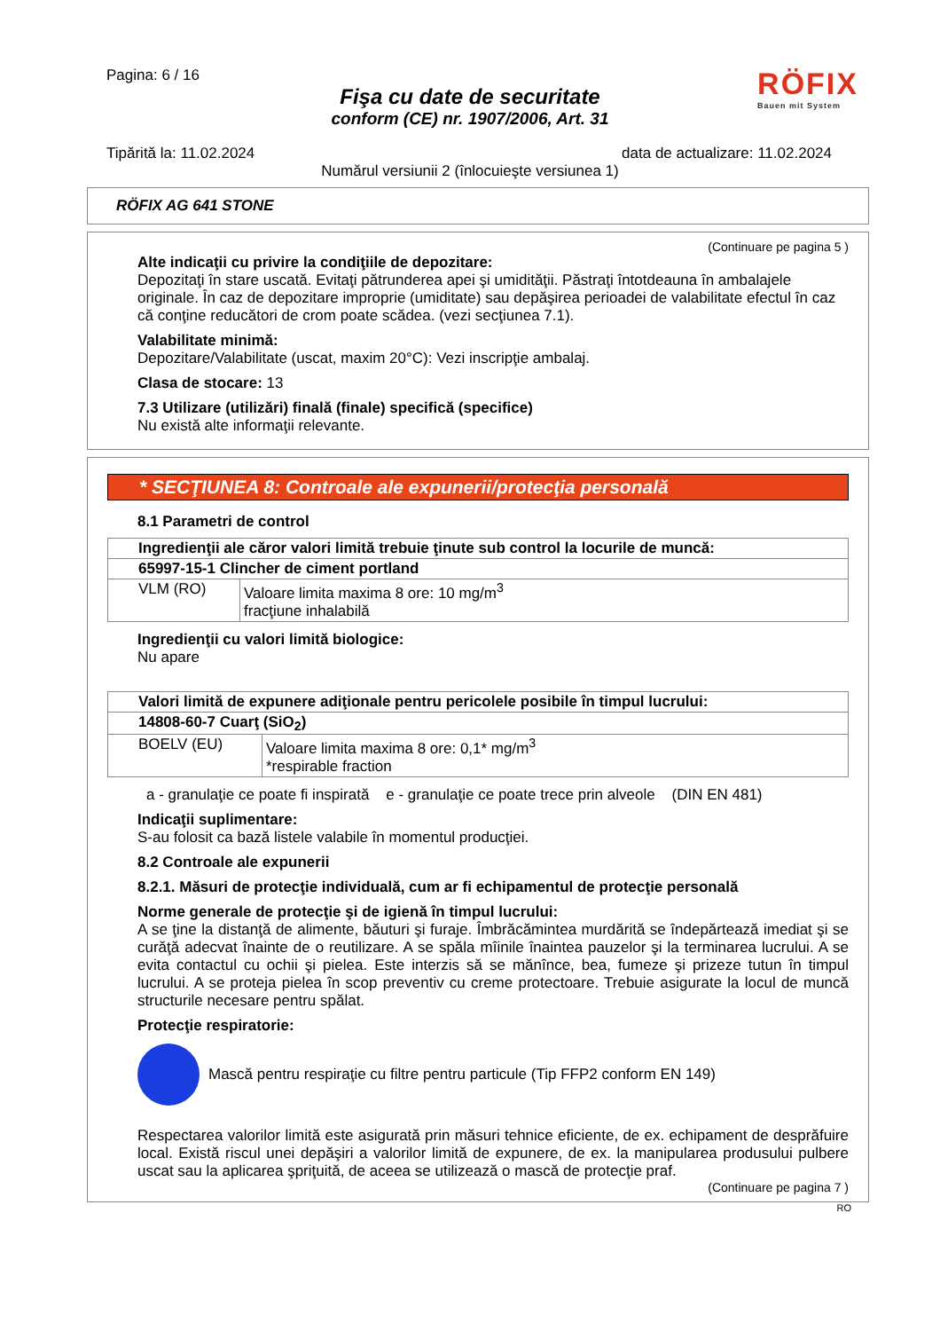Pagina: 6 / 16
RÖFIX
Bauen mit System
Fişa cu date de securitate
conform (CE) nr. 1907/2006, Art. 31
Tipărită la: 11.02.2024 data de actualizare: 11.02.2024
Numărul versiunii 2 (înlocuieşte versiunea 1)
RÖFIX AG 641 STONE
(Continuare pe pagina 5 )
Alte indicaţii cu privire la condiţiile de depozitare:
Depozitaţi în stare uscată. Evitaţi pătrunderea apei şi umidităţii. Păstraţi întotdeauna în ambalajele originale. În caz de depozitare improprie (umiditate) sau depăşirea perioadei de valabilitate efectul în caz că conţine reducători de crom poate scădea. (vezi secţiunea 7.1).
Valabilitate minimă:
Depozitare/Valabilitate (uscat, maxim 20°C): Vezi inscripţie ambalaj.
Clasa de stocare: 13
7.3 Utilizare (utilizări) finală (finale) specifică (specifice)
Nu există alte informaţii relevante.
* SECŢIUNEA 8: Controale ale expunerii/protecţia personală
8.1 Parametri de control
| Ingredienţii ale căror valori limită trebuie ţinute sub control la locurile de muncă: | |
| 65997-15-1 Clincher de ciment portland | |
| VLM (RO) | Valoare limita maxima 8 ore: 10 mg/m<sup>3</sup> fracţiune inhalabilă |
Ingredienţii cu valori limită biologice:
Nu apare
| Valori limită de expunere adiţionale pentru pericolele posibile în timpul lucrului: | |
| 14808-60-7 Cuarţ (SiO<sub>2</sub>) | |
| BOELV (EU) | Valoare limita maxima 8 ore: 0,1* mg/m<sup>3</sup> *respirable fraction |
a - granulaţie ce poate fi inspirată e - granulaţie ce poate trece prin alveole (DIN EN 481)
Indicaţii suplimentare:
S-au folosit ca bază listele valabile în momentul producţiei.
8.2 Controale ale expunerii
8.2.1. Măsuri de protecţie individuală, cum ar fi echipamentul de protecţie personală
Norme generale de protecţie şi de igienă în timpul lucrului:
A se ţine la distanţă de alimente, băuturi şi furaje. Îmbrăcămintea murdărită se îndepărtează imediat şi se curăţă adecvat înainte de o reutilizare. A se spăla mîinile înaintea pauzelor şi la terminarea lucrului. A se evita contactul cu ochii şi pielea. Este interzis să se mănînce, bea, fumeze şi prizeze tutun în timpul lucrului. A se proteja pielea în scop preventiv cu creme protectoare. Trebuie asigurate la locul de muncă structurile necesare pentru spălat.
Protecţie respiratorie:
Mască pentru respiraţie cu filtre pentru particule (Tip FFP2 conform EN 149)
Respectarea valorilor limită este asigurată prin măsuri tehnice eficiente, de ex. echipament de desprăfuire local. Există riscul unei depăşiri a valorilor limită de expunere, de ex. la manipularea produsului pulbere uscat sau la aplicarea şpriţuită, de aceea se utilizează o mască de protecţie praf.
(Continuare pe pagina 7 )
RO